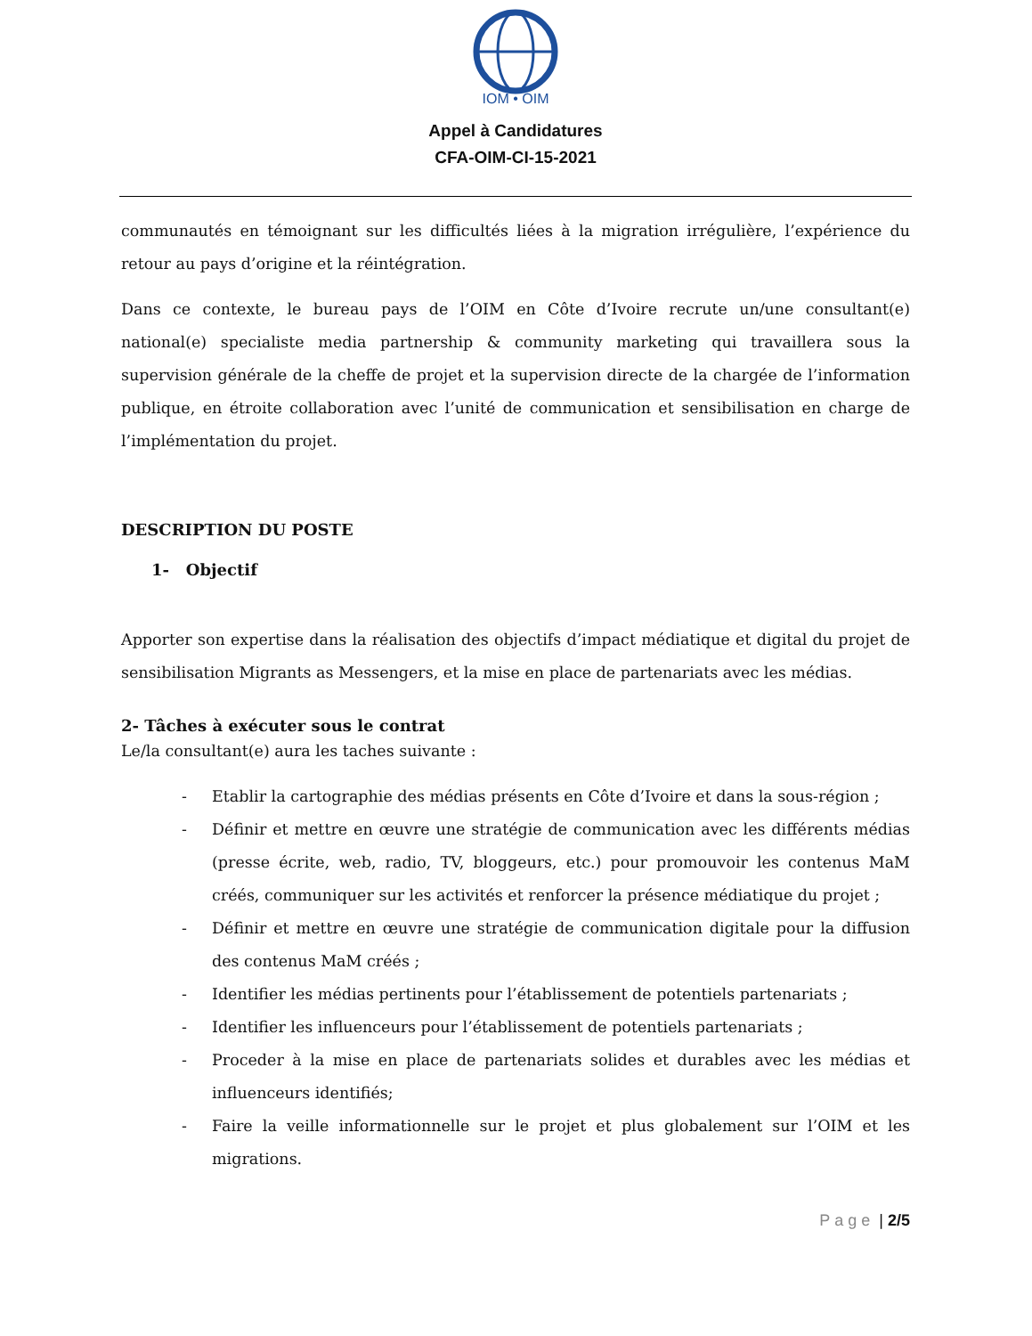IOM • OIM
Appel à Candidatures
CFA-OIM-CI-15-2021
communautés en témoignant sur les difficultés liées à la migration irrégulière, l’expérience du retour au pays d’origine et la réintégration.
Dans ce contexte, le bureau pays de l’OIM en Côte d’Ivoire recrute un/une consultant(e) national(e) specialiste media partnership & community marketing qui travaillera sous la supervision générale de la cheffe de projet et la supervision directe de la chargée de l’information publique, en étroite collaboration avec l’unité de communication et sensibilisation en charge de l’implémentation du projet.
DESCRIPTION DU POSTE
1- Objectif
Apporter son expertise dans la réalisation des objectifs d’impact médiatique et digital du projet de sensibilisation Migrants as Messengers, et la mise en place de partenariats avec les médias.
2- Tâches à exécuter sous le contrat
Le/la consultant(e) aura les taches suivante :
- Etablir la cartographie des médias présents en Côte d’Ivoire et dans la sous-région ;
- Définir et mettre en œuvre une stratégie de communication avec les différents médias (presse écrite, web, radio, TV, bloggeurs, etc.) pour promouvoir les contenus MaM créés, communiquer sur les activités et renforcer la présence médiatique du projet ;
- Définir et mettre en œuvre une stratégie de communication digitale pour la diffusion des contenus MaM créés ;
- Identifier les médias pertinents pour l’établissement de potentiels partenariats ;
- Identifier les influenceurs pour l’établissement de potentiels partenariats ;
- Proceder à la mise en place de partenariats solides et durables avec les médias et influenceurs identifiés;
- Faire la veille informationnelle sur le projet et plus globalement sur l’OIM et les migrations.
Page | 2/5